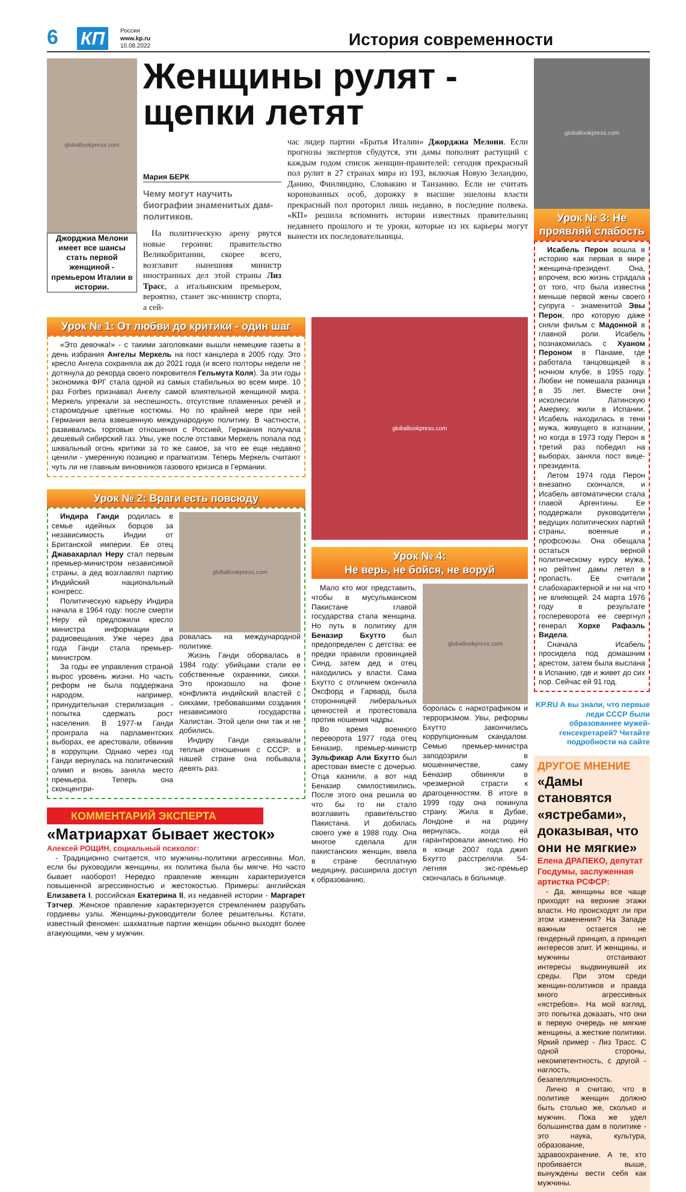6 КП Россия
www.kp.ru
10.08.2022 История современности
globallookpress.com
Джорджиа Мелони имеет все шансы стать первой женщиной - премьером Италии в истории.
Женщины рулят - щепки летят
Мария БЕРК
Чему могут научить биографии знаменитых дам-политиков.
На политическую арену рвутся новые героини: правительство Великобритании, скорее всего, возглавит нынешняя министр иностранных дел этой страны Лиз Трасс, а итальянским премьером, вероятно, станет экс-министр спорта, а сей-
час лидер партии «Братья Италии» Джорджиа Мелони. Если прогнозы экспертов сбудутся, эти дамы пополнят растущий с каждым годом список женщин-правителей: сегодня прекрасный пол рулит в 27 странах мира из 193, включая Новую Зеландию, Данию, Финляндию, Словакию и Танзанию. Если не считать коронованных особ, дорожку в высшие эшелоны власти прекрасный пол проторил лишь недавно, в последние полвека. «КП» решила вспомнить истории известных правительниц недавнего прошлого и те уроки, которые из их карьеры могут вынести их последовательницы.
Урок № 1: От любви до критики - один шаг
«Это девочка!» - с такими заголовками вышли немецкие газеты в день избрания Ангелы Меркель на пост канцлера в 2005 году. Это кресло Ангела сохраняла аж до 2021 года (и всего полторы недели не дотянула до рекорда своего покровителя Гельмута Коля). За эти годы экономика ФРГ стала одной из самых стабильных во всем мире. 10 раз Forbes признавал Ангелу самой влиятельной женщиной мира. Меркель упрекали за неспешность, отсутствие пламенных речей и старомодные цветные костюмы. Но по крайней мере при ней Германия вела взвешенную международную политику. В частности, развивались торговые отношения с Россией, Германия получала дешевый сибирский газ. Увы, уже после отставки Меркель попала под шквальный огонь критики за то же самое, за что ее еще недавно ценили - умеренную позицию и прагматизм. Теперь Меркель считают чуть ли не главным виновников газового кризиса в Германии.
Урок № 2: Враги есть повсюду
Индира Ганди родилась в семье идейных борцов за независимость Индии от Британской империи. Ее отец Джавахарлал Неру стал первым премьер-министром независимой страны, а дед возглавлял партию Индийский национальный конгресс.
Политическую карьеру Индира начала в 1964 году: после смерти Неру ей предложили кресло министра информации и радиовещания. Уже через два года Ганди стала премьер-министром.
За годы ее управления страной вырос уровень жизни. Но часть реформ не была поддержана народом, например, принудительная стерилизация - попытка сдержать рост населения. В 1977-м Ганди проиграла на парламентских выборах, ее арестовали, обвинив в коррупции. Однако через год Ганди вернулась на политический олимп и вновь заняла место премьера. Теперь она сконцентри-
globallookpress.com
ровалась на международной политике.
Жизнь Ганди оборвалась в 1984 году: убийцами стали ее собственные охранники, сикхи. Это произошло на фоне конфликта индийский властей с сикхами, требовавшими создания независимого государства Халистан. Этой цели они так и не добились.
Индиру Ганди связывали теплые отношения с СССР: в нашей стране она побывала девять раз.
КОММЕНТАРИЙ ЭКСПЕРТА
«Матриархат бывает жесток»
Алексей РОЩИН, социальный психолог:
- Традиционно считается, что мужчины-политики агрессивны. Мол, если бы руководили женщины, их политика была бы мягче. Но часто бывает наоборот! Нередко правление женщин характеризуется повышенной агрессивностью и жестокостью. Примеры: английская Елизавета I, российская Екатерина II, из недавней истории - Маргарет Тэтчер. Женское правление характеризуется стремлением разрубать гордиевы узлы. Женщины-руководители более решительны. Кстати, известный феномен: шахматные партии женщин обычно выходят более атакующими, чем у мужчин.
globallookpress.com
Урок № 4:
Не верь, не бойся, не воруй
Мало кто мог представить, чтобы в мусульманском Пакистане главой государства стала женщина. Но путь в политику для Беназир Бхутто был предопределен с детства: ее предки правили провинцией Синд, затем дед и отец находились у власти. Сама Бхутто с отличием окончила Оксфорд и Гарвард, была сторонницей либеральных ценностей и протестовала против ношения чадры.
Во время военного переворота 1977 года отец Беназир, премьер-министр Зульфикар Али Бхутто был арестован вместе с дочерью. Отца казнили, а вот над Беназир смилостивились. После этого она решила во что бы то ни стало возглавить правительство Пакистана. И добилась своего уже в 1988 году. Она многое сделала для пакистанских женщин, ввела в стране бесплатную медицину, расширила доступ к образованию,
globallookpress.com
боролась с наркотрафиком и терроризмом. Увы, реформы Бхутто закончились коррупционным скандалом. Семью премьер-министра заподозрили в мошенничестве, саму Беназир обвиняли в чрезмерной страсти к драгоценностям. В итоге в 1999 году она покинула страну. Жила в Дубае, Лондоне и на родину вернулась, когда ей гарантировали амнистию. Но в конце 2007 года джип Бхутто расстреляли. 54-летняя экс-премьер скончалась в больнице.
globallookpress.com
Урок № 3: Не проявляй слабость
Исабель Перон вошла в историю как первая в мире женщина-президент. Она, впрочем, всю жизнь страдала от того, что была известна меньше первой жены своего супруга - знаменитой Эвы Перон, про которую даже сняли фильм с Мадонной в главной роли. Исабель познакомилась с Хуаном Пероном в Панаме, где работала танцовщицей в ночном клубе, в 1955 году. Любви не помешала разница в 35 лет. Вместе они исколесили Латинскую Америку, жили в Испании. Исабель находилась в тени мужа, живущего в изгнании, но когда в 1973 году Перон в третий раз победил на выборах, заняла пост вице-президента.
Летом 1974 года Перон внезапно скончался, и Исабель автоматически стала главой Аргентины. Ее поддержали руководители ведущих политических партий страны, военные и профсоюзы. Она обещала остаться верной политическому курсу мужа, но рейтинг дамы летел в пропасть. Ее считали слабохарактерной и ни на что не влияющей. 24 марта 1976 году в результате госпереворота ее свергнул генерал Хорхе Рафаэль Видела.
Сначала Исабель просидела под домашним арестом, затем была выслана в Испанию, где и живет до сих пор. Сейчас ей 91 год.
KP.RU А вы знали, что первые леди СССР были образованнее мужей-генсекретарей? Читайте подробности на сайте
ДРУГОЕ МНЕНИЕ
«Дамы становятся «ястребами», доказывая, что они не мягкие»
Елена ДРАПЕКО, депутат Госдумы, заслуженная артистка РСФСР:
- Да, женщины все чаще приходят на верхние этажи власти. Но происходят ли при этом изменения? На Западе важным остается не гендерный принцип, а принцип интересов элит. И женщины, и мужчины отстаивают интересы выдвинувшей их среды. При этом среди женщин-политиков и правда много агрессивных «ястребов». На мой взгляд, это попытка доказать, что они в первую очередь не мягкие женщины, а жесткие политики. Яркий пример - Лиз Трасс. С одной стороны, некомпетентность, с другой - наглость, безапелляционность.
Лично я считаю, что в политике женщин должно быть столько же, сколько и мужчин. Пока же удел большинства дам в политике - это наука, культура, образование, здравоохранение. А те, кто пробивается выше, вынуждены вести себя как мужчины.